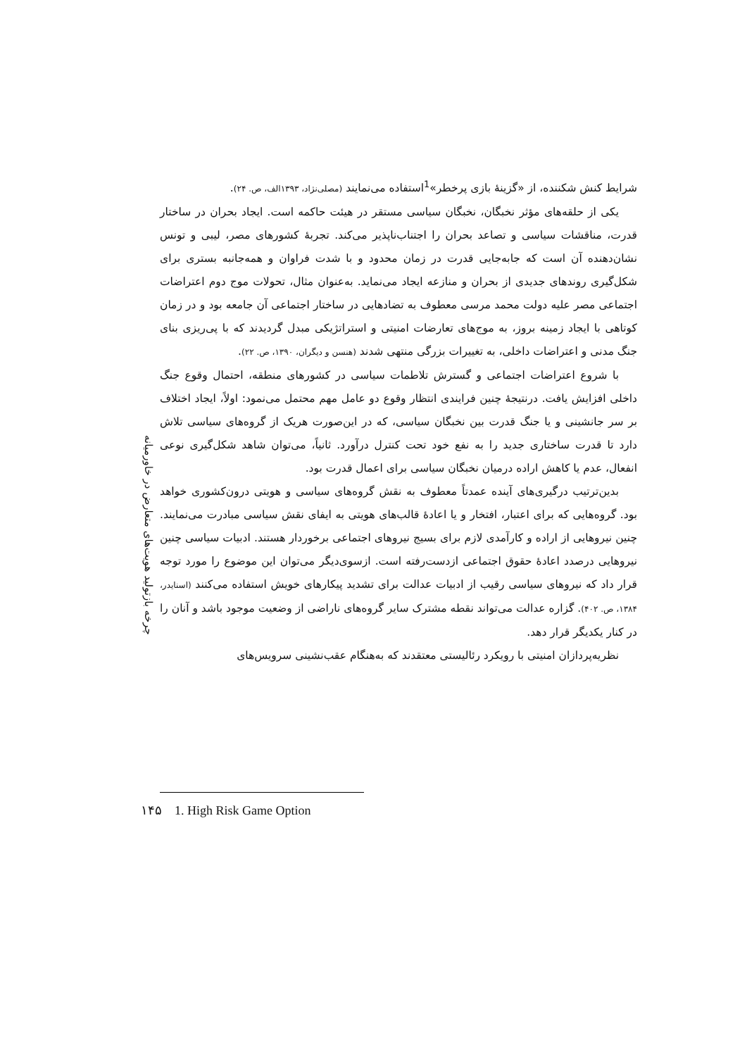چرخه بازتولید هویت‌های متعارض در خاورمیانه
شرایط کنش شکننده، از «گزینهٔ بازی پرخطر»<sup>1</sup>استفاده می‌نمایند (مصلی‌نژاد، ۱۳۹۳الف، ص. ۲۴).
یکی از حلقه‌های مؤثر نخبگان، نخبگان سیاسی مستقر در هیئت حاکمه است. ایجاد بحران در ساختار قدرت، مناقشات سیاسی و تصاعد بحران را اجتناب‌ناپذیر می‌کند. تجربهٔ کشورهای مصر، لیبی و تونس نشان‌دهنده آن است که جابه‌جایی قدرت در زمان محدود و با شدت فراوان و همه‌جانبه بستری برای شکل‌گیری روندهای جدیدی از بحران و منازعه ایجاد می‌نماید. به‌عنوان مثال، تحولات موج دوم اعتراضات اجتماعی مصر علیه دولت محمد مرسی معطوف به تضادهایی در ساختار اجتماعی آن جامعه بود و در زمان کوتاهی با ایجاد زمینه بروز، به موج‌های تعارضات امنیتی و استراتژیکی مبدل گردیدند که با پی‌ریزی بنای جنگ مدنی و اعتراضات داخلی، به تغییرات بزرگی منتهی شدند (هنسن و دیگران، ۱۳۹۰، ص. ۲۲).
با شروع اعتراضات اجتماعی و گسترش تلاطمات سیاسی در کشورهای منطقه، احتمال وقوع جنگ داخلی افزایش یافت. درنتیجهٔ چنین فرایندی انتظار وقوع دو عامل مهم محتمل می‌نمود: اولاً، ایجاد اختلاف بر سر جانشینی و یا جنگ قدرت بین نخبگان سیاسی، که در این‌صورت هریک از گروه‌های سیاسی تلاش دارد تا قدرت ساختاری جدید را به نفع خود تحت کنترل درآورد. ثانیاً، می‌توان شاهد شکل‌گیری نوعی انفعال، عدم یا کاهش اراده درمیان نخبگان سیاسی برای اعمال قدرت بود.
بدین‌ترتیب درگیری‌های آینده عمدتاً معطوف به نقش گروه‌های سیاسی و هویتی درون‌کشوری خواهد بود. گروه‌هایی که برای اعتبار، افتخار و یا اعادهٔ قالب‌های هویتی به ایفای نقش سیاسی مبادرت می‌نمایند. چنین نیروهایی از اراده و کارآمدی لازم برای بسیج نیروهای اجتماعی برخوردار هستند. ادبیات سیاسی چنین نیروهایی درصدد اعادهٔ حقوق اجتماعی ازدست‌رفته است. ازسوی‌دیگر می‌توان این موضوع را مورد توجه قرار داد که نیروهای سیاسی رقیب از ادبیات عدالت برای تشدید پیکارهای خویش استفاده می‌کنند (اسنایدر، ۱۳۸۴، ص. ۴۰۲). گزاره عدالت می‌تواند نقطه مشترک سایر گروه‌های ناراضی از وضعیت موجود باشد و آنان را در کنار یکدیگر قرار دهد.
نظریه‌پردازان امنیتی با رویکرد رئالیستی معتقدند که به‌هنگام عقب‌نشینی سرویس‌های
۱۴۵ 1. High Risk Game Option